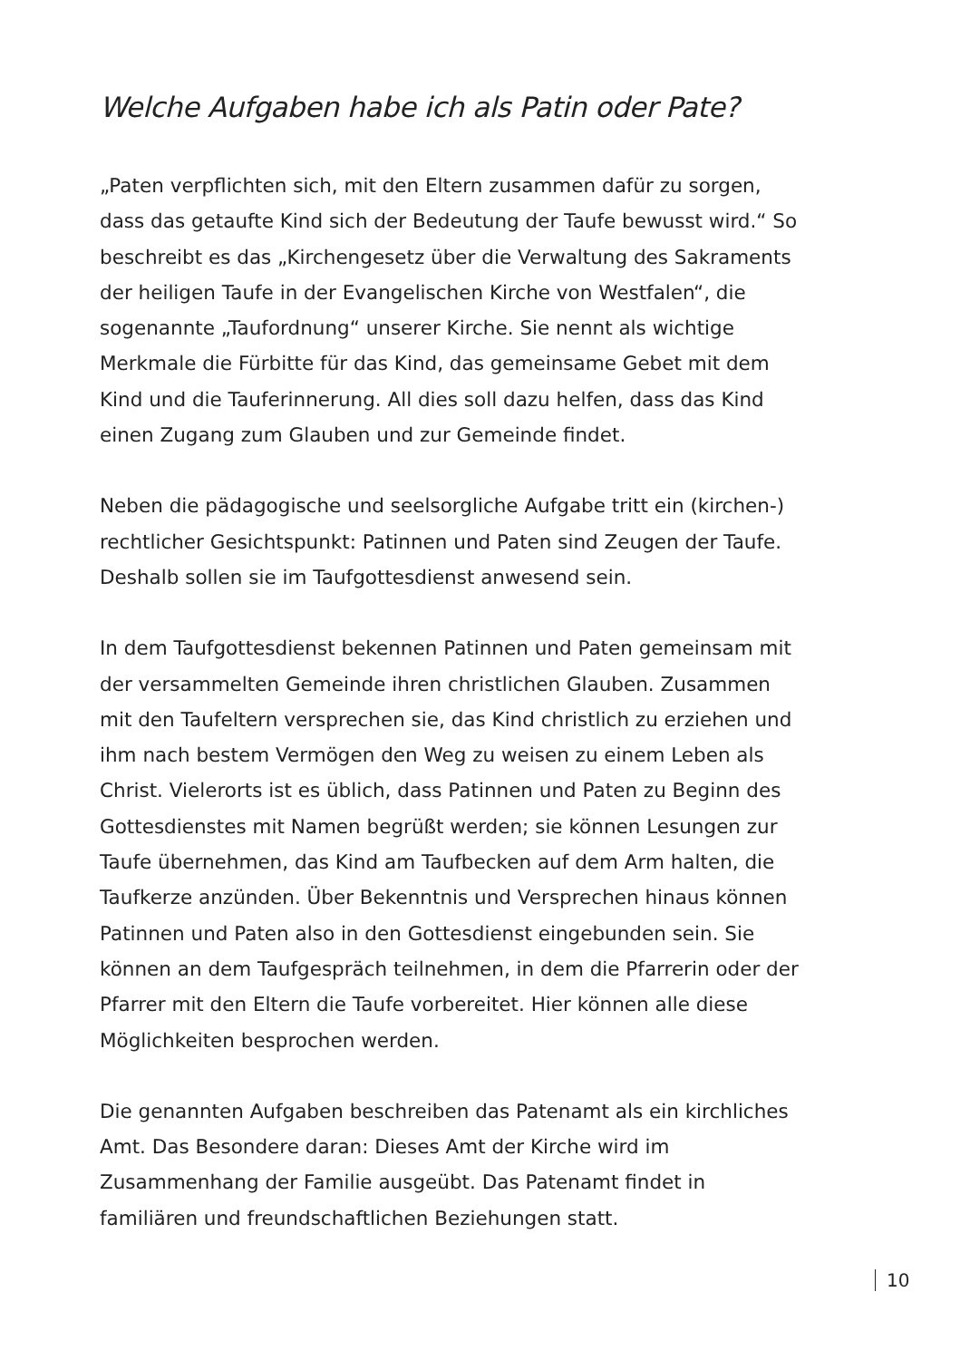Welche Aufgaben habe ich als Patin oder Pate?
„Paten verpflichten sich, mit den Eltern zusammen dafür zu sorgen, dass das getaufte Kind sich der Bedeutung der Taufe bewusst wird.“ So beschreibt es das „Kirchengesetz über die Verwaltung des Sakraments der heiligen Taufe in der Evangelischen Kirche von Westfalen“, die sogenannte „Taufordnung“ unserer Kirche. Sie nennt als wichtige Merkmale die Fürbitte für das Kind, das gemeinsame Gebet mit dem Kind und die Tauferinnerung. All dies soll dazu helfen, dass das Kind einen Zugang zum Glauben und zur Gemeinde findet.
Neben die pädagogische und seelsorgliche Aufgabe tritt ein (kirchen-) rechtlicher Gesichtspunkt: Patinnen und Paten sind Zeugen der Taufe. Deshalb sollen sie im Taufgottesdienst anwesend sein.
In dem Taufgottesdienst bekennen Patinnen und Paten gemeinsam mit der versammelten Gemeinde ihren christlichen Glauben. Zusammen mit den Taufeltern versprechen sie, das Kind christlich zu erziehen und ihm nach bestem Vermögen den Weg zu weisen zu einem Leben als Christ. Vielerorts ist es üblich, dass Patinnen und Paten zu Beginn des Gottesdienstes mit Namen begrüßt werden; sie können Lesungen zur Taufe übernehmen, das Kind am Taufbecken auf dem Arm halten, die Taufkerze anzünden. Über Bekenntnis und Versprechen hinaus können Patinnen und Paten also in den Gottesdienst eingebunden sein. Sie können an dem Taufgespräch teilnehmen, in dem die Pfarrerin oder der Pfarrer mit den Eltern die Taufe vorbereitet. Hier können alle diese Möglichkeiten besprochen werden.
Die genannten Aufgaben beschreiben das Patenamt als ein kirchliches Amt. Das Besondere daran: Dieses Amt der Kirche wird im Zusammenhang der Familie ausgeübt. Das Patenamt findet in familiären und freundschaftlichen Beziehungen statt.
10